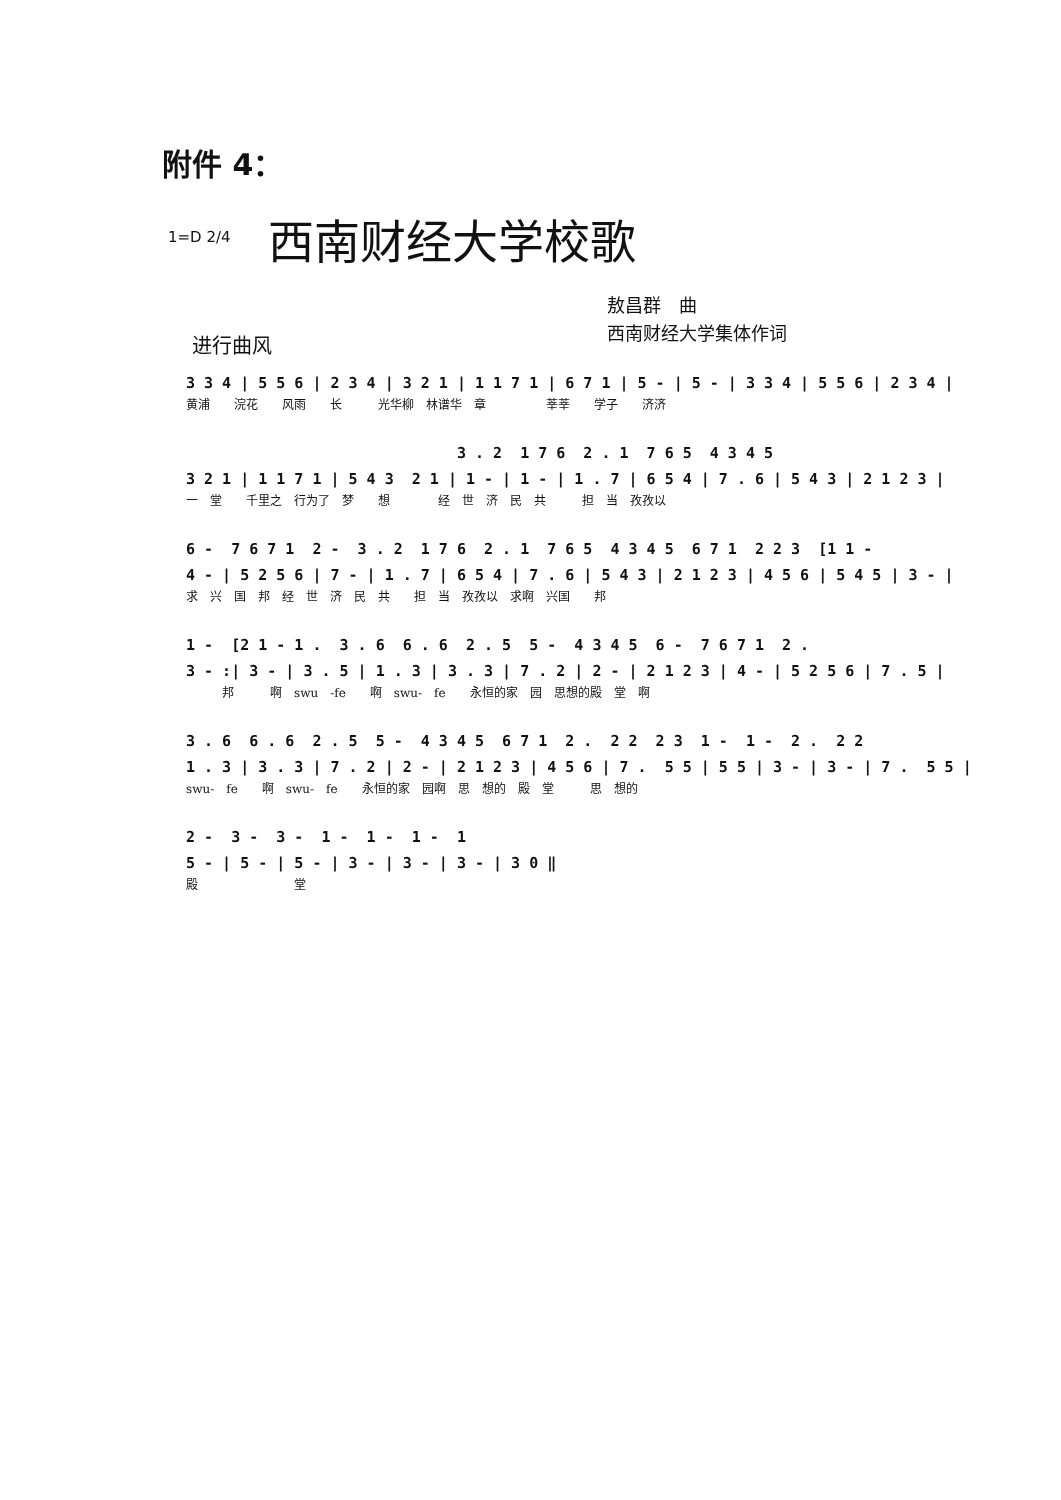附件 4：
1=D 2/4 西南财经大学校歌
敖昌群　曲
西南财经大学集体作词
进行曲风
3 3 4 | 5 5 6 | 2 3 4 | 3 2 1 | 1 1 7 1 | 6 7 1 | 5 - | 5 - | 3 3 4 | 5 5 6 | 2 3 4 |
黄浦　　浣花　　风雨　　长　　　光华柳　林谱华　章　　　　　莘莘　　学子　　济济
3 . 2 1 7 6 2 . 1 7 6 5 4 3 4 5
3 2 1 | 1 1 7 1 | 5 4 3 2 1 | 1 - | 1 - | 1 . 7 | 6 5 4 | 7 . 6 | 5 4 3 | 2 1 2 3 |
一　堂　　千里之　行为了　梦　　想　　　　经　世　济　民　共　　　担　当　孜孜以
6 - 7 6 7 1 2 - 3 . 2 1 7 6 2 . 1 7 6 5 4 3 4 5 6 7 1 2 2 3 [1 1 -
4 - | 5 2 5 6 | 7 - | 1 . 7 | 6 5 4 | 7 . 6 | 5 4 3 | 2 1 2 3 | 4 5 6 | 5 4 5 | 3 - |
求　兴　国　邦　经　世　济　民　共　　担　当　孜孜以　求啊　兴国　　邦
1 - [2 1 - 1 . 3 . 6 6 . 6 2 . 5 5 - 4 3 4 5 6 - 7 6 7 1 2 .
3 - :| 3 - | 3 . 5 | 1 . 3 | 3 . 3 | 7 . 2 | 2 - | 2 1 2 3 | 4 - | 5 2 5 6 | 7 . 5 |
　　　邦　　　啊　swu　-fe　　啊　swu-　fe　　永恒的家　园　思想的殿　堂　啊
3 . 6 6 . 6 2 . 5 5 - 4 3 4 5 6 7 1 2 . 2 2 2 3 1 - 1 - 2 . 2 2
1 . 3 | 3 . 3 | 7 . 2 | 2 - | 2 1 2 3 | 4 5 6 | 7 . 5 5 | 5 5 | 3 - | 3 - | 7 . 5 5 |
swu-　fe　　啊　swu-　fe　　永恒的家　园啊　思　想的　殿　堂　　　思　想的
2 - 3 - 3 - 1 - 1 - 1 - 1
5 - | 5 - | 5 - | 3 - | 3 - | 3 - | 3 0 ‖
殿　　　　　　　　堂